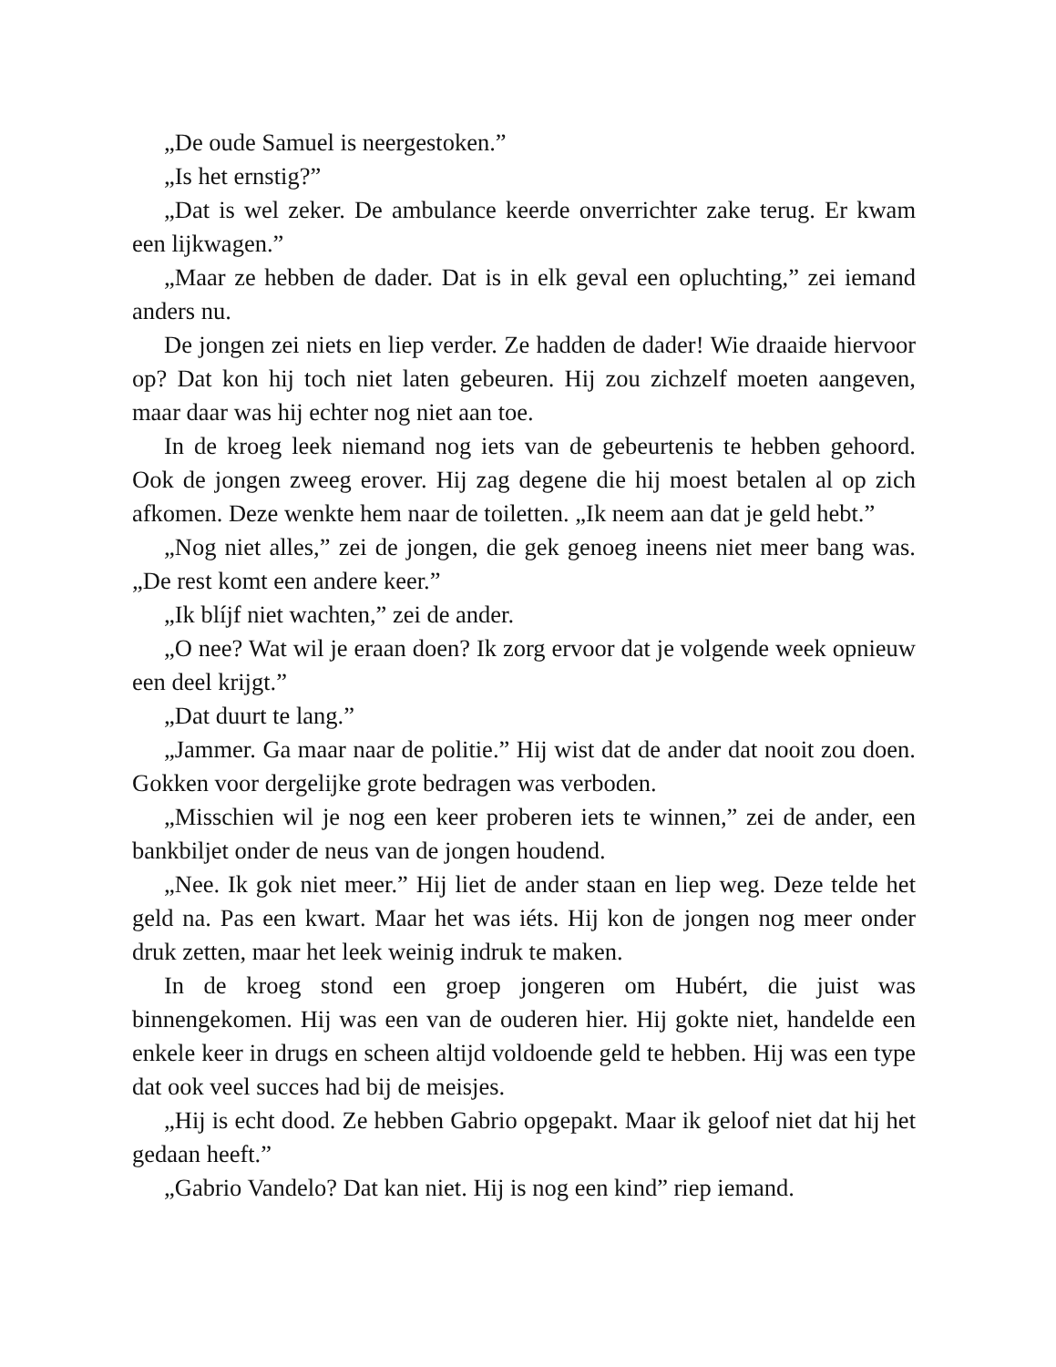„De oude Samuel is neergestoken.”
„Is het ernstig?”
„Dat is wel zeker. De ambulance keerde onverrichter zake terug. Er kwam een lijkwagen.”
„Maar ze hebben de dader. Dat is in elk geval een opluchting,” zei iemand anders nu.
De jongen zei niets en liep verder. Ze hadden de dader! Wie draaide hiervoor op? Dat kon hij toch niet laten gebeuren. Hij zou zichzelf moeten aangeven, maar daar was hij echter nog niet aan toe.
In de kroeg leek niemand nog iets van de gebeurtenis te hebben gehoord. Ook de jongen zweeg erover. Hij zag degene die hij moest betalen al op zich afkomen. Deze wenkte hem naar de toiletten. „Ik neem aan dat je geld hebt.”
„Nog niet alles,” zei de jongen, die gek genoeg ineens niet meer bang was. „De rest komt een andere keer.”
„Ik blíjf niet wachten,” zei de ander.
„O nee? Wat wil je eraan doen? Ik zorg ervoor dat je volgende week opnieuw een deel krijgt.”
„Dat duurt te lang.”
„Jammer. Ga maar naar de politie.” Hij wist dat de ander dat nooit zou doen. Gokken voor dergelijke grote bedragen was verboden.
„Misschien wil je nog een keer proberen iets te winnen,” zei de ander, een bankbiljet onder de neus van de jongen houdend.
„Nee. Ik gok niet meer.” Hij liet de ander staan en liep weg. Deze telde het geld na. Pas een kwart. Maar het was iéts. Hij kon de jongen nog meer onder druk zetten, maar het leek weinig indruk te maken.
In de kroeg stond een groep jongeren om Hubért, die juist was binnengekomen. Hij was een van de ouderen hier. Hij gokte niet, handelde een enkele keer in drugs en scheen altijd voldoende geld te hebben. Hij was een type dat ook veel succes had bij de meisjes.
„Hij is echt dood. Ze hebben Gabrio opgepakt. Maar ik geloof niet dat hij het gedaan heeft.”
„Gabrio Vandelo? Dat kan niet. Hij is nog een kind” riep iemand.